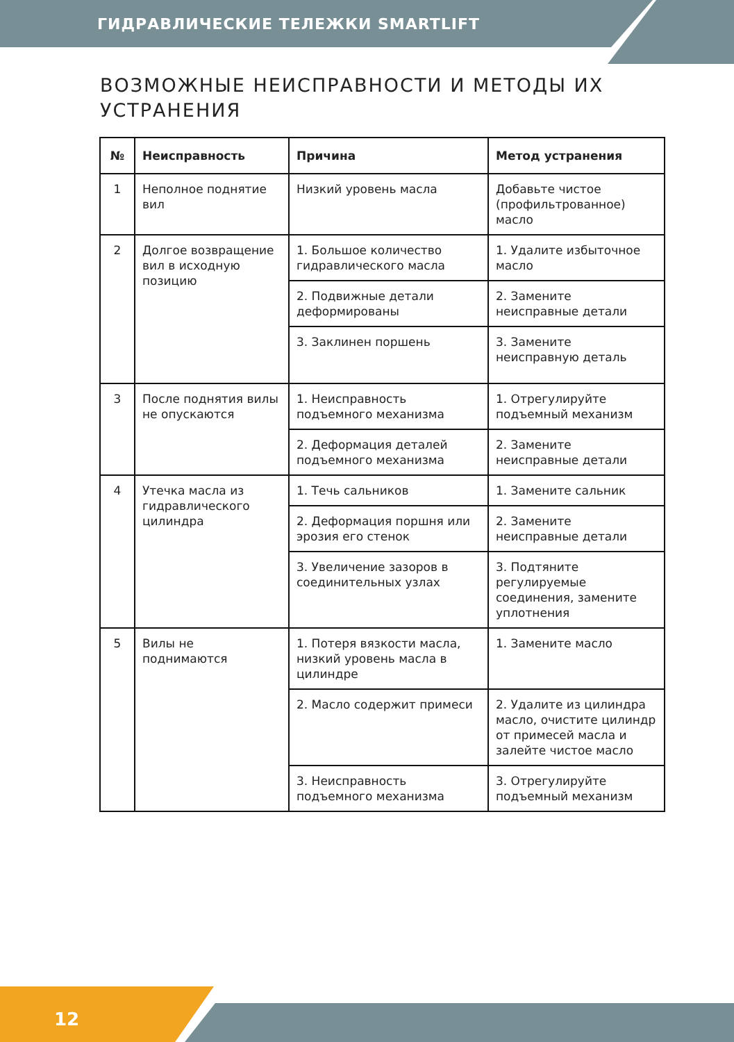ГИДРАВЛИЧЕСКИЕ ТЕЛЕЖКИ SMARTLIFT
ВОЗМОЖНЫЕ НЕИСПРАВНОСТИ И МЕТОДЫ ИХ
УСТРАНЕНИЯ
| № | Неисправность | Причина | Метод устранения |
| --- | --- | --- | --- |
| 1 | Неполное поднятие вил | Низкий уровень масла | Добавьте чистое (профильтрованное) масло |
| 2 | Долгое возвращение вил в исходную позицию | 1. Большое количество гидравлического масла | 1. Удалите избыточное масло |
| | | 2. Подвижные детали деформированы | 2. Замените неисправные детали |
| | | 3. Заклинен поршень | 3. Замените неисправную деталь |
| 3 | После поднятия вилы не опускаются | 1. Неисправность подъемного механизма | 1. Отрегулируйте подъемный механизм |
| | | 2. Деформация деталей подъемного механизма | 2. Замените неисправные детали |
| 4 | Утечка масла из гидравлического цилиндра | 1. Течь сальников | 1. Замените сальник |
| | | 2. Деформация поршня или эрозия его стенок | 2. Замените неисправные детали |
| | | 3. Увеличение зазоров в соединительных узлах | 3. Подтяните регулируемые соединения, замените уплотнения |
| 5 | Вилы не поднимаются | 1. Потеря вязкости масла, низкий уровень масла в цилиндре | 1. Замените масло |
| | | 2. Масло содержит примеси | 2. Удалите из цилиндра масло, очистите цилиндр от примесей масла и залейте чистое масло |
| | | 3. Неисправность подъемного механизма | 3. Отрегулируйте подъемный механизм |
12